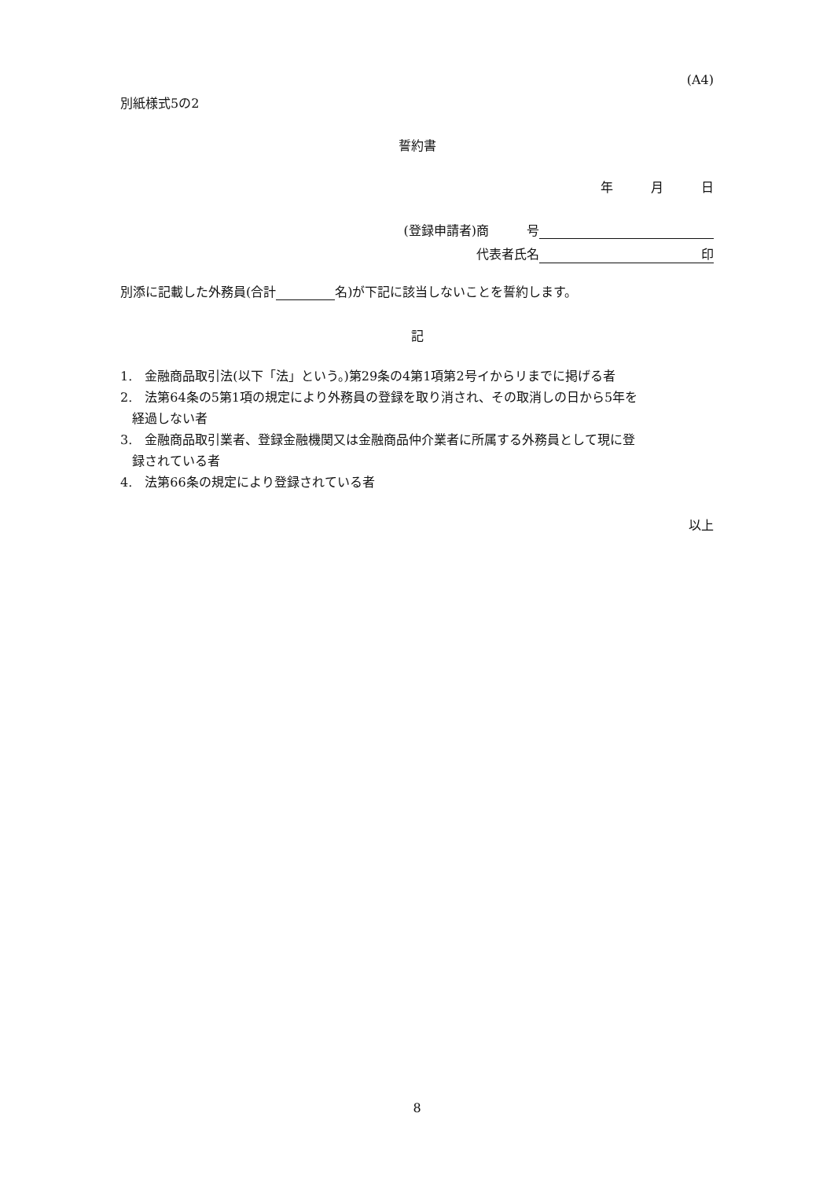(A4)
別紙様式5の2
誓約書
年　　　月　　　日
(登録申請者)商　　　号
代表者氏名 印
別添に記載した外務員(合計 名)が下記に該当しないことを誓約します。
記
1.　金融商品取引法(以下「法」という。)第29条の4第1項第2号イからリまでに掲げる者
2.　法第64条の5第1項の規定により外務員の登録を取り消され、その取消しの日から5年を
経過しない者
3.　金融商品取引業者、登録金融機関又は金融商品仲介業者に所属する外務員として現に登
録されている者
4.　法第66条の規定により登録されている者
以上
8